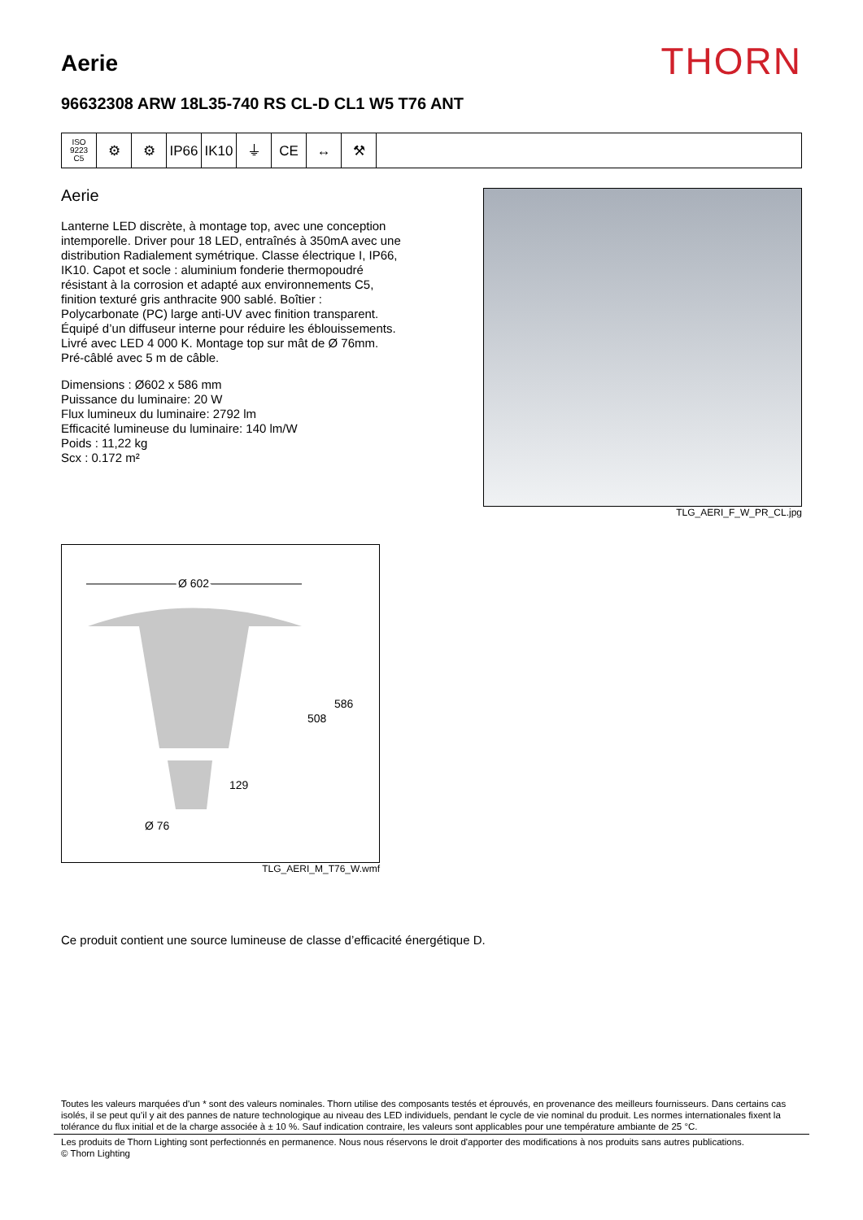Aerie
THORN
96632308 ARW 18L35-740 RS CL-D CL1 W5 T76 ANT
ISO 9223
C5
⚙ ⚙ IP66 IK10 ⏚ CE ↔ ⚒
Aerie
Lanterne LED discrète, à montage top, avec une conception intemporelle. Driver pour 18 LED, entraînés à 350mA avec une distribution Radialement symétrique. Classe électrique I, IP66, IK10. Capot et socle : aluminium fonderie thermopoudré résistant à la corrosion et adapté aux environnements C5, finition texturé gris anthracite 900 sablé. Boîtier : Polycarbonate (PC) large anti-UV avec finition transparent. Équipé d’un diffuseur interne pour réduire les éblouissements. Livré avec LED 4 000 K. Montage top sur mât de Ø 76mm. Pré-câblé avec 5 m de câble.
Dimensions : Ø602 x 586 mm
Puissance du luminaire: 20 W
Flux lumineux du luminaire: 2792 lm
Efficacité lumineuse du luminaire: 140 lm/W
Poids : 11,22 kg
Scx : 0.172 m²
TLG_AERI_F_W_PR_CL.jpg
Ø 602
586
508
129
Ø 76
TLG_AERI_M_T76_W.wmf
Ce produit contient une source lumineuse de classe d’efficacité énergétique D.
Toutes les valeurs marquées d'un * sont des valeurs nominales. Thorn utilise des composants testés et éprouvés, en provenance des meilleurs fournisseurs. Dans certains cas isolés, il se peut qu’il y ait des pannes de nature technologique au niveau des LED individuels, pendant le cycle de vie nominal du produit. Les normes internationales fixent la tolérance du flux initial et de la charge associée à ± 10 %. Sauf indication contraire, les valeurs sont applicables pour une température ambiante de 25 °C.
Les produits de Thorn Lighting sont perfectionnés en permanence. Nous nous réservons le droit d'apporter des modifications à nos produits sans autres publications.
© Thorn Lighting